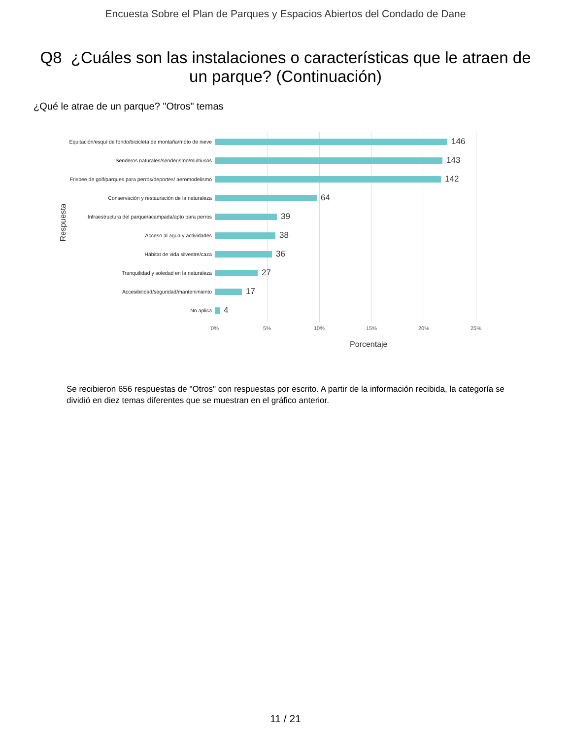Encuesta Sobre el Plan de Parques y Espacios Abiertos del Condado de Dane
Q8 ¿Cuáles son las instalaciones o características que le atraen de un parque? (Continuación)
¿Qué le atrae de un parque? "Otros" temas
Respuesta
Equitación/esquí de fondo/bicicleta de montaña/moto de nieve
146
Senderos naturales/senderismo/multiusos
143
Frisbee de golf/parques para perros/deportes/ aeromodelismo
142
Conservación y restauración de la naturaleza
64
Infraestructura del parque/acampada/apto para perros
39
Acceso al agua y actividades
38
Hábitat de vida silvestre/caza
36
Tranquilidad y soledad en la naturaleza
27
Accesibilidad/seguridad/mantenimiento
17
No aplica
4
0% 5% 10% 15% 20% 25%
Porcentaje
Se recibieron 656 respuestas de "Otros" con respuestas por escrito. A partir de la información recibida, la categoría se dividió en diez temas diferentes que se muestran en el gráfico anterior.
11 / 21